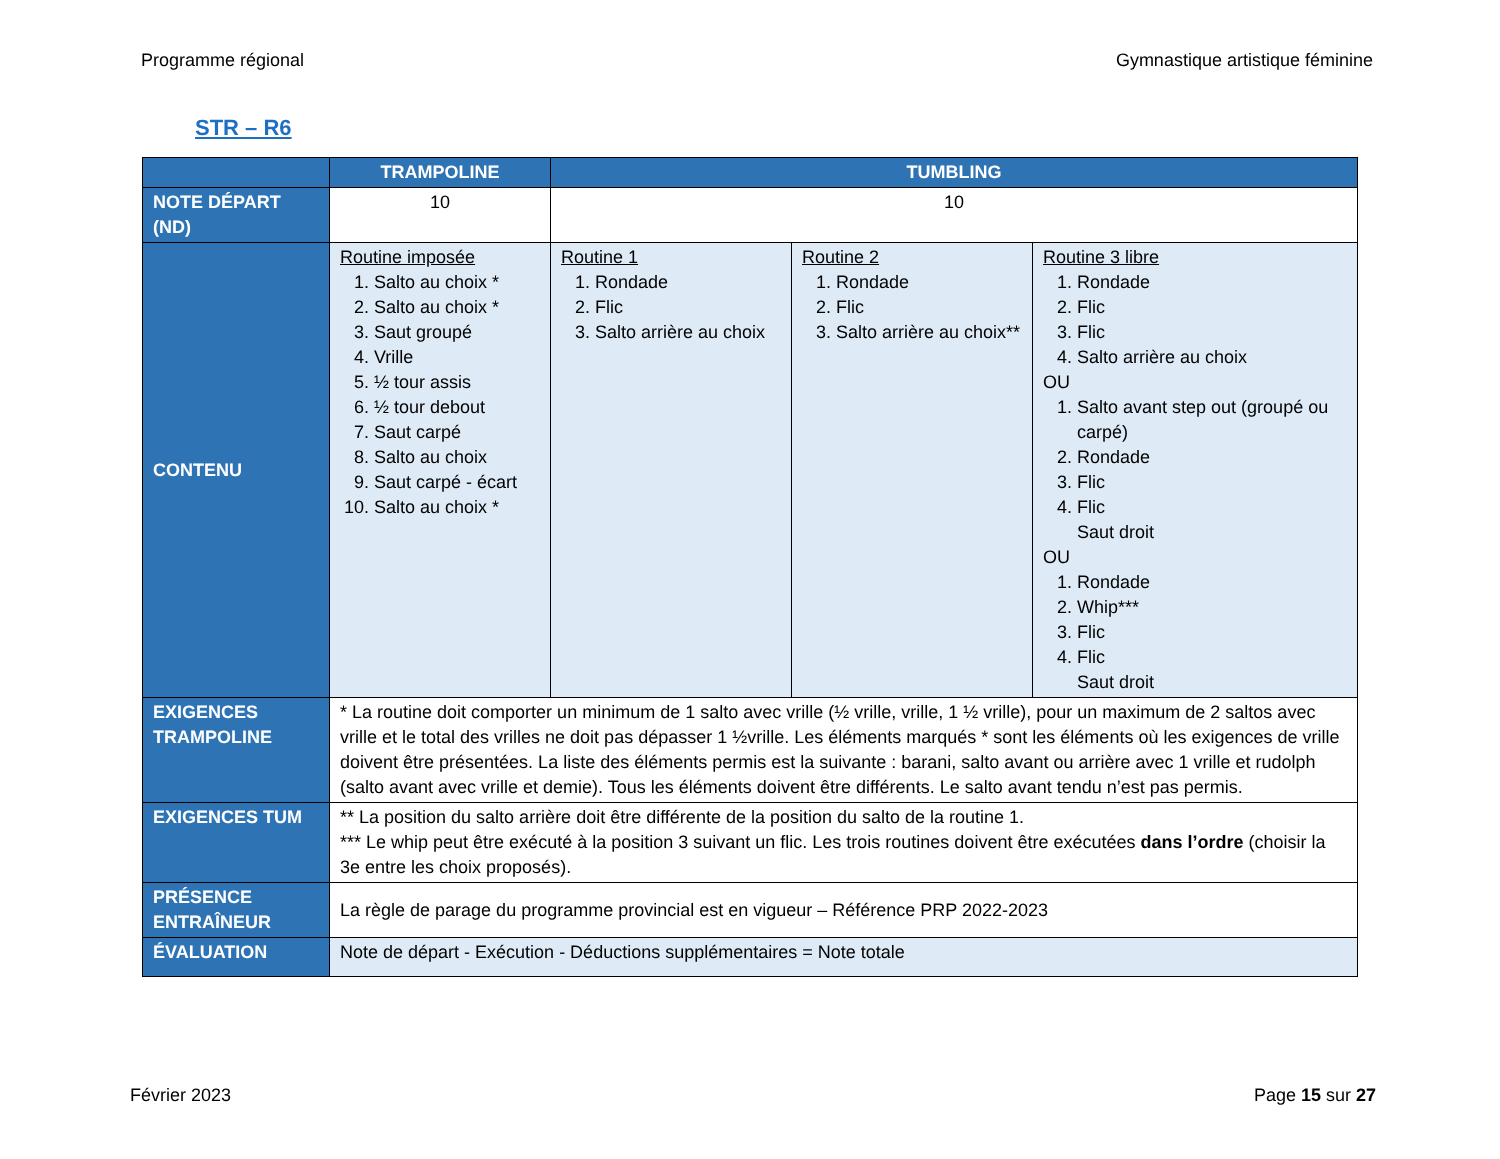Programme régional Gymnastique artistique féminine
STR – R6
| | TRAMPOLINE | TUMBLING | | |
| --- | --- | --- | --- | --- |
| NOTE DÉPART (ND) | 10 | 10 | | |
| CONTENU | Routine imposée 1. Salto au choix * 2. Salto au choix * 3. Saut groupé 4. Vrille 5. ½ tour assis 6. ½ tour debout 7. Saut carpé 8. Salto au choix 9. Saut carpé - écart 10. Salto au choix * | Routine 1 1. Rondade 2. Flic 3. Salto arrière au choix | Routine 2 1. Rondade 2. Flic 3. Salto arrière au choix** | Routine 3 libre 1. Rondade 2. Flic 3. Flic 4. Salto arrière au choix OU 1. Salto avant step out (groupé ou carpé) 2. Rondade 3. Flic 4. Flic Saut droit OU 1. Rondade 2. Whip*** 3. Flic 4. Flic Saut droit |
| EXIGENCES TRAMPOLINE | * La routine doit comporter un minimum de 1 salto avec vrille (½ vrille, vrille, 1 ½ vrille), pour un maximum de 2 saltos avec vrille et le total des vrilles ne doit pas dépasser 1 ½vrille. Les éléments marqués * sont les éléments où les exigences de vrille doivent être présentées. La liste des éléments permis est la suivante : barani, salto avant ou arrière avec 1 vrille et rudolph (salto avant avec vrille et demie). Tous les éléments doivent être différents. Le salto avant tendu n’est pas permis. | | | |
| EXIGENCES TUM | ** La position du salto arrière doit être différente de la position du salto de la routine 1. *** Le whip peut être exécuté à la position 3 suivant un flic. Les trois routines doivent être exécutées dans l’ordre (choisir la 3e entre les choix proposés). | | | |
| PRÉSENCE ENTRAÎNEUR | La règle de parage du programme provincial est en vigueur – Référence PRP 2022-2023 | | | |
| ÉVALUATION | Note de départ - Exécution - Déductions supplémentaires = Note totale | | | |
Février 2023 Page 15 sur 27